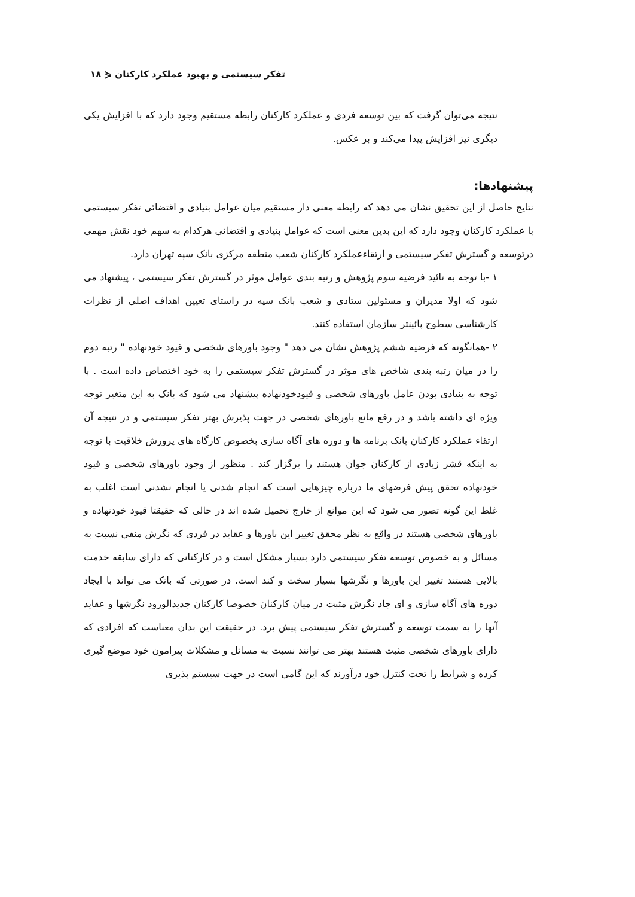تفکر سیستمی و بهبود عملکرد کارکنان ⋞ ۱۸
نتیجه می‌توان گرفت که بین توسعه فردی و عملکرد کارکنان رابطه مستقیم وجود دارد که با افزایش یکی دیگری نیز افزایش پیدا می‌کند و بر عکس.
پیشنهادها:
نتایج حاصل از این تحقیق نشان می دهد که رابطه معنی دار مستقیم میان عوامل بنیادی و اقتضائی تفکر سیستمی با عملکرد کارکنان وجود دارد که این بدین معنی است که عوامل بنیادی و اقتضائی هرکدام به سهم خود نقش مهمی درتوسعه و گسترش تفکر سیستمی و ارتقاءعملکرد کارکنان شعب منطقه مرکزی بانک سپه تهران دارد.
۱ -با توجه به تائید فرضیه سوم پژوهش و رتبه بندی عوامل موثر در گسترش تفکر سیستمی ، پیشنهاد می شود که اولا مدیران و مسئولین ستادی و شعب بانک سپه در راستای تعیین اهداف اصلی از نظرات کارشناسی سطوح پائینتر سازمان استفاده کنند.
۲ -همانگونه که فرضیه ششم پژوهش نشان می دهد " وجود باورهای شخصی و قیود خودنهاده " رتبه دوم را در میان رتبه بندی شاخص های موثر در گسترش تفکر سیستمی را به خود اختصاص داده است . با توجه به بنیادی بودن عامل باورهای شخصی و قیودخودنهاده پیشنهاد می شود که بانک به این متغیر توجه ویژه ای داشته باشد و در رفع مانع باورهای شخصی در جهت پذیرش بهتر تفکر سیستمی و در نتیجه آن ارتقاء عملکرد کارکنان بانک برنامه ها و دوره های آگاه سازی بخصوص کارگاه های پرورش خلاقیت با توجه به اینکه قشر زیادی از کارکنان جوان هستند را برگزار کند . منظور از وجود باورهای شخصی و قیود خودنهاده تحقق پیش فرضهای ما درباره چیزهایی است که انجام شدنی یا انجام نشدنی است اغلب به غلط این گونه تصور می شود که این موانع از خارج تحمیل شده اند در حالی که حقیقتا قیود خودنهاده و باورهای شخصی هستند در واقع به نظر محقق تغییر این باورها و عقاید در فردی که نگرش منفی نسبت به مسائل و به خصوص توسعه تفکر سیستمی دارد بسیار مشکل است و در کارکنانی که دارای سابقه خدمت بالایی هستند تغییر این باورها و نگرشها بسیار سخت و کند است. در صورتی که بانک می تواند با ایجاد دوره های آگاه سازی و ای جاد نگرش مثبت در میان کارکنان خصوصا کارکنان جدیدالورود نگرشها و عقاید آنها را به سمت توسعه و گسترش تفکر سیستمی پیش برد. در حقیقت این بدان معناست که افرادی که دارای باورهای شخصی مثبت هستند بهتر می توانند نسبت به مسائل و مشکلات پیرامون خود موضع گیری کرده و شرایط را تحت کنترل خود درآورند که این گامی است در جهت سیستم پذیری